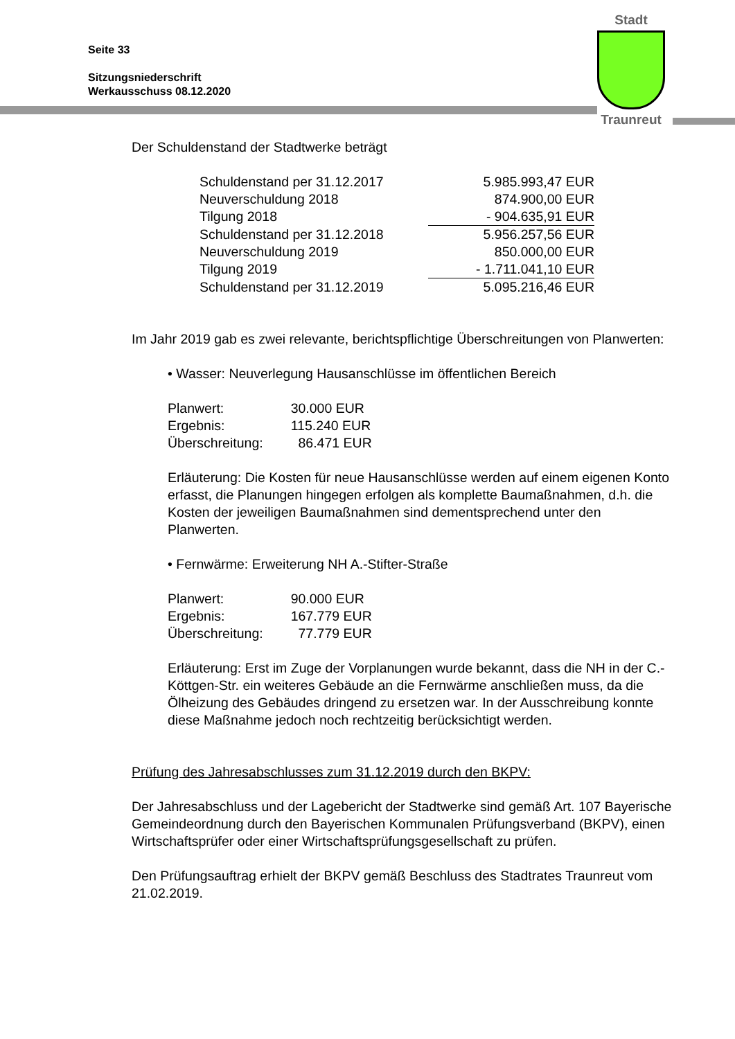Seite 33
Sitzungsniederschrift
Werkausschuss 08.12.2020
Stadt
Traunreut
Der Schuldenstand der Stadtwerke beträgt
| Schuldenstand per 31.12.2017 | 5.985.993,47 EUR |
| Neuverschuldung 2018 | 874.900,00 EUR |
| Tilgung 2018 | - 904.635,91 EUR |
| Schuldenstand per 31.12.2018 | 5.956.257,56 EUR |
| Neuverschuldung 2019 | 850.000,00 EUR |
| Tilgung 2019 | - 1.711.041,10 EUR |
| Schuldenstand per 31.12.2019 | 5.095.216,46 EUR |
Im Jahr 2019 gab es zwei relevante, berichtspflichtige Überschreitungen von Planwerten:
• Wasser: Neuverlegung Hausanschlüsse im öffentlichen Bereich
| Planwert: | 30.000 EUR |
| Ergebnis: | 115.240 EUR |
| Überschreitung: | 86.471 EUR |
Erläuterung: Die Kosten für neue Hausanschlüsse werden auf einem eigenen Konto erfasst, die Planungen hingegen erfolgen als komplette Baumaßnahmen, d.h. die Kosten der jeweiligen Baumaßnahmen sind dementsprechend unter den Planwerten.
• Fernwärme: Erweiterung NH A.-Stifter-Straße
| Planwert: | 90.000 EUR |
| Ergebnis: | 167.779 EUR |
| Überschreitung: | 77.779 EUR |
Erläuterung: Erst im Zuge der Vorplanungen wurde bekannt, dass die NH in der C.-Köttgen-Str. ein weiteres Gebäude an die Fernwärme anschließen muss, da die Ölheizung des Gebäudes dringend zu ersetzen war. In der Ausschreibung konnte diese Maßnahme jedoch noch rechtzeitig berücksichtigt werden.
Prüfung des Jahresabschlusses zum 31.12.2019 durch den BKPV:
Der Jahresabschluss und der Lagebericht der Stadtwerke sind gemäß Art. 107 Bayerische Gemeindeordnung durch den Bayerischen Kommunalen Prüfungsverband (BKPV), einen Wirtschaftsprüfer oder einer Wirtschaftsprüfungsgesellschaft zu prüfen.
Den Prüfungsauftrag erhielt der BKPV gemäß Beschluss des Stadtrates Traunreut vom 21.02.2019.